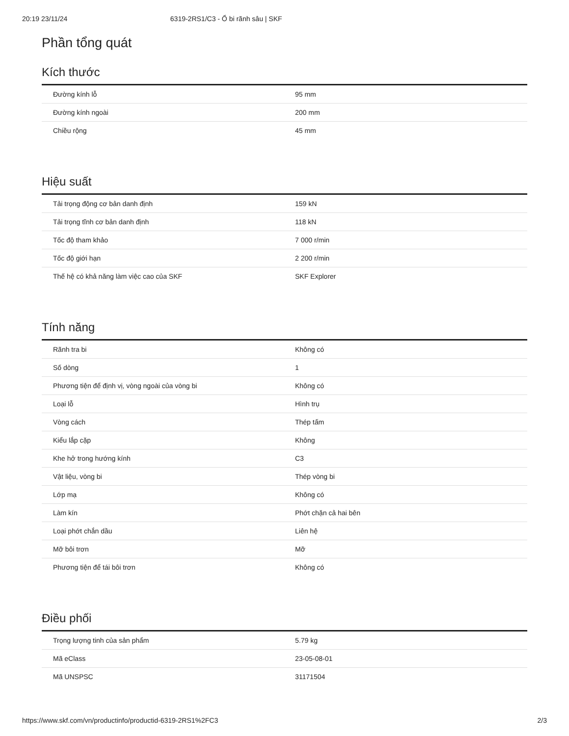20:19 23/11/24 6319-2RS1/C3 - Ổ bi rãnh sâu | SKF
Phần tổng quát
Kích thước
| Đường kính lỗ | 95 mm |
| Đường kính ngoài | 200 mm |
| Chiều rộng | 45 mm |
Hiệu suất
| Tải trọng động cơ bản danh định | 159 kN |
| Tải trọng tĩnh cơ bản danh định | 118 kN |
| Tốc độ tham khảo | 7 000 r/min |
| Tốc độ giới hạn | 2 200 r/min |
| Thế hệ có khả năng làm việc cao của SKF | SKF Explorer |
Tính năng
| Rãnh tra bi | Không có |
| Số dòng | 1 |
| Phương tiện để định vị, vòng ngoài của vòng bi | Không có |
| Loại lỗ | Hình trụ |
| Vòng cách | Thép tấm |
| Kiểu lắp cặp | Không |
| Khe hở trong hướng kính | C3 |
| Vật liệu, vòng bi | Thép vòng bi |
| Lớp mạ | Không có |
| Làm kín | Phớt chặn cả hai bên |
| Loại phớt chắn dầu | Liên hệ |
| Mỡ bôi trơn | Mỡ |
| Phương tiện để tái bôi trơn | Không có |
Điều phối
| Trọng lượng tinh của sản phẩm | 5.79 kg |
| Mã eClass | 23-05-08-01 |
| Mã UNSPSC | 31171504 |
https://www.skf.com/vn/productinfo/productid-6319-2RS1%2FC3 2/3